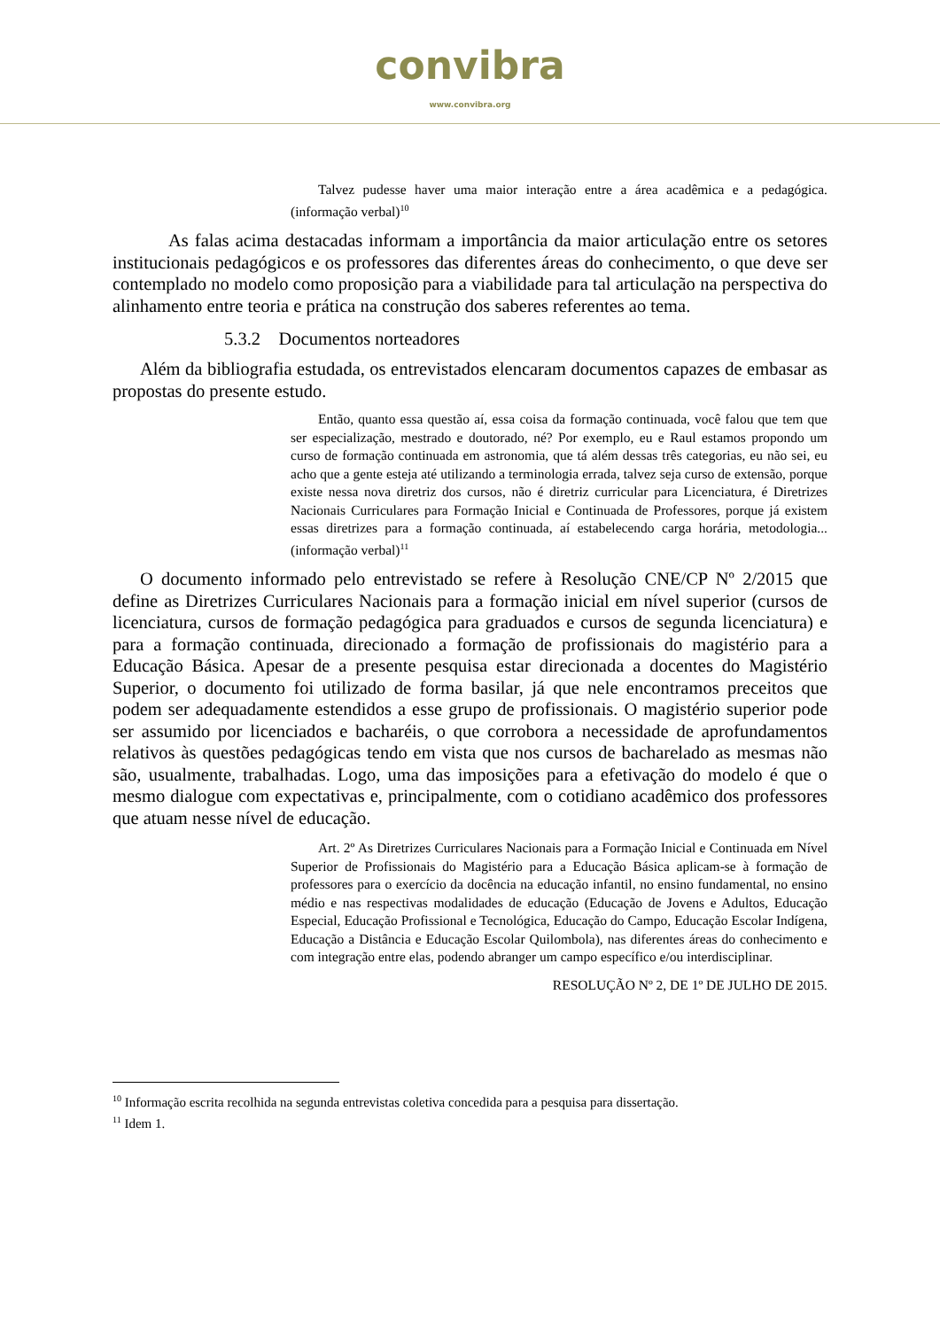convibra
www.convibra.org
Talvez pudesse haver uma maior interação entre a área acadêmica e a pedagógica. (informação verbal)<sup>10</sup>
As falas acima destacadas informam a importância da maior articulação entre os setores institucionais pedagógicos e os professores das diferentes áreas do conhecimento, o que deve ser contemplado no modelo como proposição para a viabilidade para tal articulação na perspectiva do alinhamento entre teoria e prática na construção dos saberes referentes ao tema.
5.3.2 Documentos norteadores
Além da bibliografia estudada, os entrevistados elencaram documentos capazes de embasar as propostas do presente estudo.
Então, quanto essa questão aí, essa coisa da formação continuada, você falou que tem que ser especialização, mestrado e doutorado, né? Por exemplo, eu e Raul estamos propondo um curso de formação continuada em astronomia, que tá além dessas três categorias, eu não sei, eu acho que a gente esteja até utilizando a terminologia errada, talvez seja curso de extensão, porque existe nessa nova diretriz dos cursos, não é diretriz curricular para Licenciatura, é Diretrizes Nacionais Curriculares para Formação Inicial e Continuada de Professores, porque já existem essas diretrizes para a formação continuada, aí estabelecendo carga horária, metodologia... (informação verbal)<sup>11</sup>
O documento informado pelo entrevistado se refere à Resolução CNE/CP Nº 2/2015 que define as Diretrizes Curriculares Nacionais para a formação inicial em nível superior (cursos de licenciatura, cursos de formação pedagógica para graduados e cursos de segunda licenciatura) e para a formação continuada, direcionado a formação de profissionais do magistério para a Educação Básica. Apesar de a presente pesquisa estar direcionada a docentes do Magistério Superior, o documento foi utilizado de forma basilar, já que nele encontramos preceitos que podem ser adequadamente estendidos a esse grupo de profissionais. O magistério superior pode ser assumido por licenciados e bacharéis, o que corrobora a necessidade de aprofundamentos relativos às questões pedagógicas tendo em vista que nos cursos de bacharelado as mesmas não são, usualmente, trabalhadas. Logo, uma das imposições para a efetivação do modelo é que o mesmo dialogue com expectativas e, principalmente, com o cotidiano acadêmico dos professores que atuam nesse nível de educação.
Art. 2º As Diretrizes Curriculares Nacionais para a Formação Inicial e Continuada em Nível Superior de Profissionais do Magistério para a Educação Básica aplicam-se à formação de professores para o exercício da docência na educação infantil, no ensino fundamental, no ensino médio e nas respectivas modalidades de educação (Educação de Jovens e Adultos, Educação Especial, Educação Profissional e Tecnológica, Educação do Campo, Educação Escolar Indígena, Educação a Distância e Educação Escolar Quilombola), nas diferentes áreas do conhecimento e com integração entre elas, podendo abranger um campo específico e/ou interdisciplinar.
RESOLUÇÃO Nº 2, DE 1º DE JULHO DE 2015.
<sup>10</sup> Informação escrita recolhida na segunda entrevistas coletiva concedida para a pesquisa para dissertação.
<sup>11</sup> Idem 1.